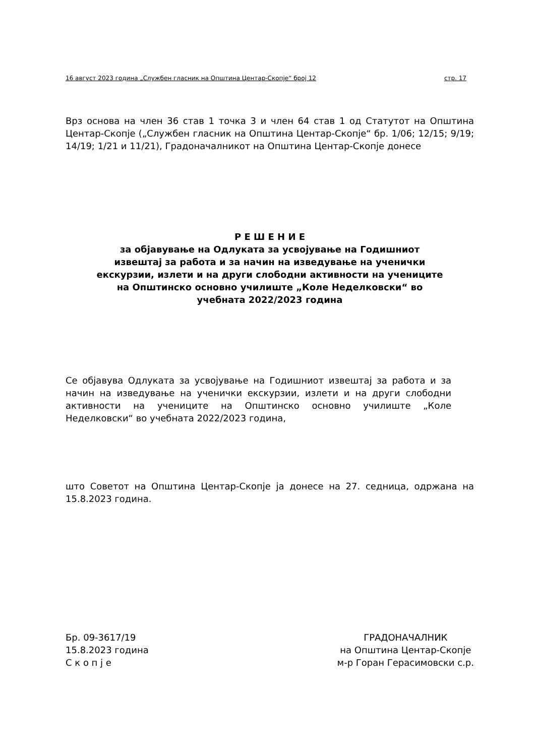16 август 2023 година „Службен гласник на Општина Центар-Скопје“ број 12 стр. 17
Врз основа на член 36 став 1 точка 3 и член 64 став 1 од Статутот на Општина Центар-Скопје („Службен гласник на Општина Центар-Скопје“ бр. 1/06; 12/15; 9/19; 14/19; 1/21 и 11/21), Градоначалникот на Општина Центар-Скопје донесе
Р Е Ш Е Н И Е
за објавување на Одлуката за усвојување на Годишниот
извештај за работа и за начин на изведување на ученички
екскурзии, излети и на други слободни активности на учениците
на Општинско основно училиште „Коле Неделковски“ во
учебната 2022/2023 година
Се објавува Одлуката за усвојување на Годишниот извештај за работа и за начин на изведување на ученички екскурзии, излети и на други слободни активности на учениците на Општинско основно училиште „Коле Неделковски“ во учебната 2022/2023 година,
што Советот на Општина Центар-Скопје ја донесе на 27. седница, одржана на 15.8.2023 година.
Бр. 09-3617/19
15.8.2023 година
С к о п ј е
ГРАДОНАЧАЛНИК
на Општина Центар-Скопје
м-р Горан Герасимовски с.р.